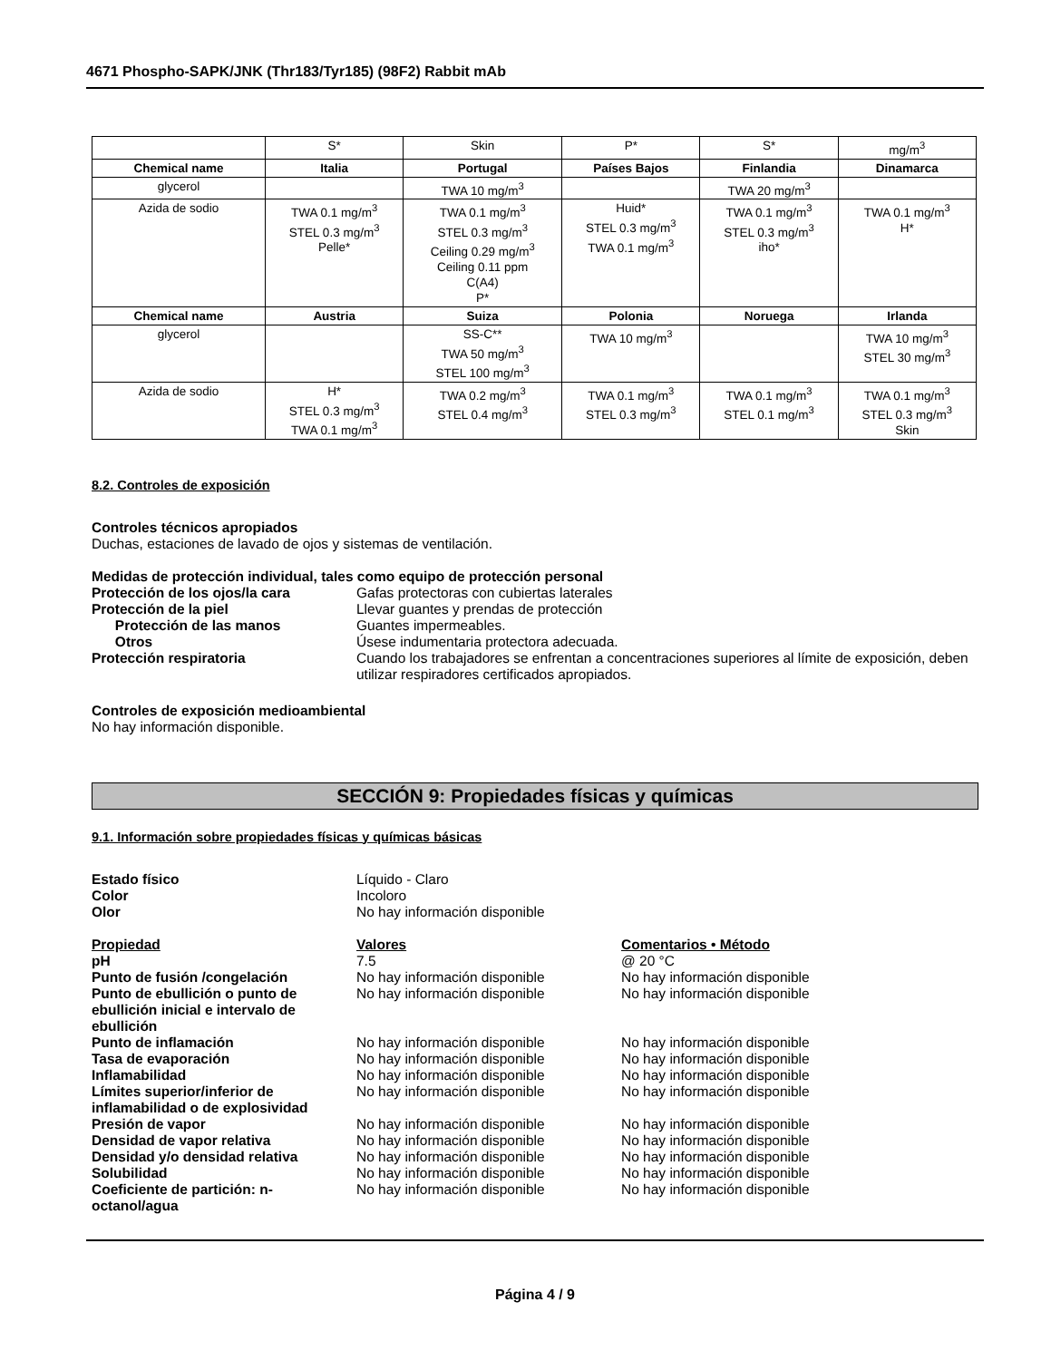4671 Phospho-SAPK/JNK (Thr183/Tyr185) (98F2) Rabbit mAb
| | S* | Skin | P* | S* | mg/m<sup>3</sup> |
| Chemical name | Italia | Portugal | Países Bajos | Finlandia | Dinamarca |
| glycerol | | TWA 10 mg/m<sup>3</sup> | | TWA 20 mg/m<sup>3</sup> | |
| Azida de sodio | TWA 0.1 mg/m<sup>3</sup> STEL 0.3 mg/m<sup>3</sup> Pelle* | TWA 0.1 mg/m<sup>3</sup> STEL 0.3 mg/m<sup>3</sup> Ceiling 0.29 mg/m<sup>3</sup> Ceiling 0.11 ppm C(A4) P* | Huid* STEL 0.3 mg/m<sup>3</sup> TWA 0.1 mg/m<sup>3</sup> | TWA 0.1 mg/m<sup>3</sup> STEL 0.3 mg/m<sup>3</sup> iho* | TWA 0.1 mg/m<sup>3</sup> H* |
| Chemical name | Austria | Suiza | Polonia | Noruega | Irlanda |
| glycerol | | SS-C** TWA 50 mg/m<sup>3</sup> STEL 100 mg/m<sup>3</sup> | TWA 10 mg/m<sup>3</sup> | | TWA 10 mg/m<sup>3</sup> STEL 30 mg/m<sup>3</sup> |
| Azida de sodio | H* STEL 0.3 mg/m<sup>3</sup> TWA 0.1 mg/m<sup>3</sup> | TWA 0.2 mg/m<sup>3</sup> STEL 0.4 mg/m<sup>3</sup> | TWA 0.1 mg/m<sup>3</sup> STEL 0.3 mg/m<sup>3</sup> | TWA 0.1 mg/m<sup>3</sup> STEL 0.1 mg/m<sup>3</sup> | TWA 0.1 mg/m<sup>3</sup> STEL 0.3 mg/m<sup>3</sup> Skin |
8.2. Controles de exposición
Controles técnicos apropiados
Duchas, estaciones de lavado de ojos y sistemas de ventilación.
Medidas de protección individual, tales como equipo de protección personal
Protección de los ojos/la cara Gafas protectoras con cubiertas laterales
Protección de la piel Llevar guantes y prendas de protección
Protección de las manos Guantes impermeables.
Otros Úsese indumentaria protectora adecuada.
Protección respiratoria Cuando los trabajadores se enfrentan a concentraciones superiores al límite de exposición, deben utilizar respiradores certificados apropiados.
Controles de exposición medioambiental
No hay información disponible.
SECCIÓN 9: Propiedades físicas y químicas
9.1. Información sobre propiedades físicas y químicas básicas
Estado físico Líquido - Claro
Color Incoloro
Olor No hay información disponible
Propiedad Valores Comentarios • Método
pH 7.5 @ 20 °C
Punto de fusión /congelación No hay información disponible No hay información disponible
Punto de ebullición o punto de ebullición inicial e intervalo de ebullición
No hay información disponible No hay información disponible
Punto de inflamación No hay información disponible No hay información disponible
Tasa de evaporación No hay información disponible No hay información disponible
Inflamabilidad No hay información disponible No hay información disponible
Límites superior/inferior de inflamabilidad o de explosividad
No hay información disponible No hay información disponible
Presión de vapor No hay información disponible No hay información disponible
Densidad de vapor relativa No hay información disponible No hay información disponible
Densidad y/o densidad relativa No hay información disponible No hay información disponible
Solubilidad No hay información disponible No hay información disponible
Coeficiente de partición: n-octanol/agua
No hay información disponible No hay información disponible
Página 4 / 9